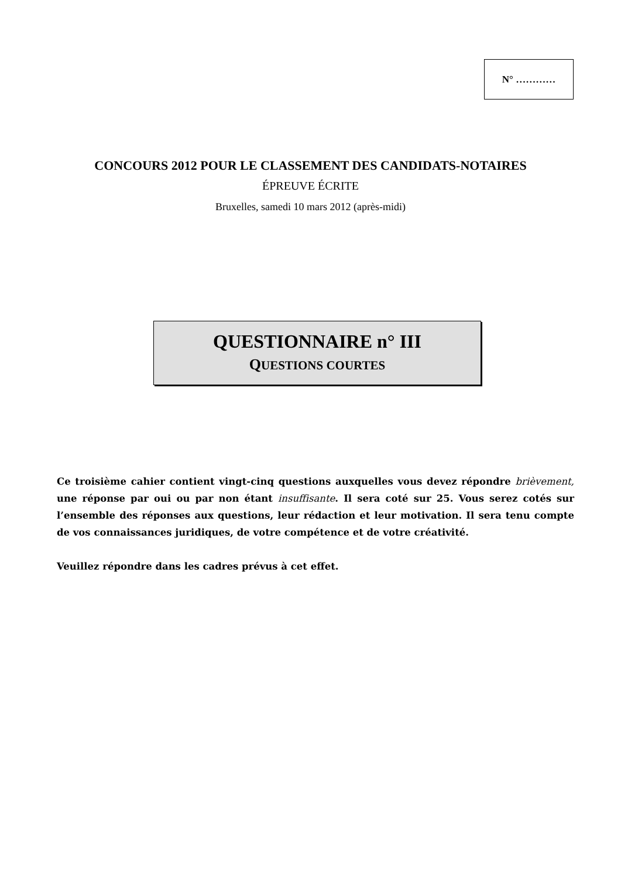N° …………
CONCOURS 2012 POUR LE CLASSEMENT DES CANDIDATS-NOTAIRES
ÉPREUVE ÉCRITE
Bruxelles, samedi 10 mars 2012 (après-midi)
QUESTIONNAIRE n° III
QUESTIONS COURTES
Ce troisième cahier contient vingt-cinq questions auxquelles vous devez répondre brièvement, une réponse par oui ou par non étant insuffisante. Il sera coté sur 25. Vous serez cotés sur l’ensemble des réponses aux questions, leur rédaction et leur motivation. Il sera tenu compte de vos connaissances juridiques, de votre compétence et de votre créativité.
Veuillez répondre dans les cadres prévus à cet effet.